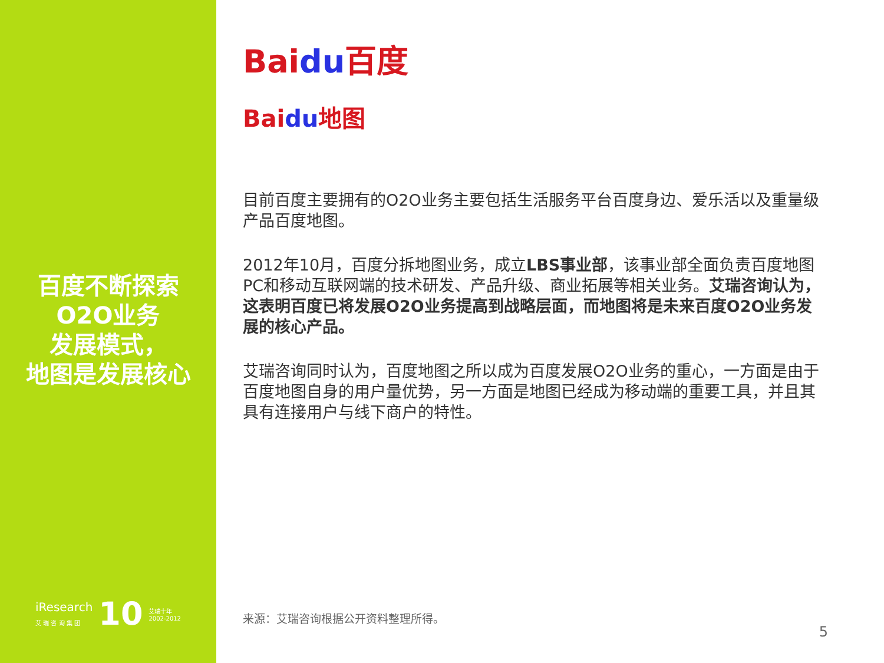百度不断探索
O2O业务
发展模式，
地图是发展核心
iResearch
艾 瑞 咨 询 集 团
10 艾瑞十年
2002-2012
Baidu百度
Baidu地图
目前百度主要拥有的O2O业务主要包括生活服务平台百度身边、爱乐活以及重量级产品百度地图。
2012年10月，百度分拆地图业务，成立LBS事业部，该事业部全面负责百度地图PC和移动互联网端的技术研发、产品升级、商业拓展等相关业务。艾瑞咨询认为，这表明百度已将发展O2O业务提高到战略层面，而地图将是未来百度O2O业务发展的核心产品。
艾瑞咨询同时认为，百度地图之所以成为百度发展O2O业务的重心，一方面是由于百度地图自身的用户量优势，另一方面是地图已经成为移动端的重要工具，并且其具有连接用户与线下商户的特性。
来源：艾瑞咨询根据公开资料整理所得。
5